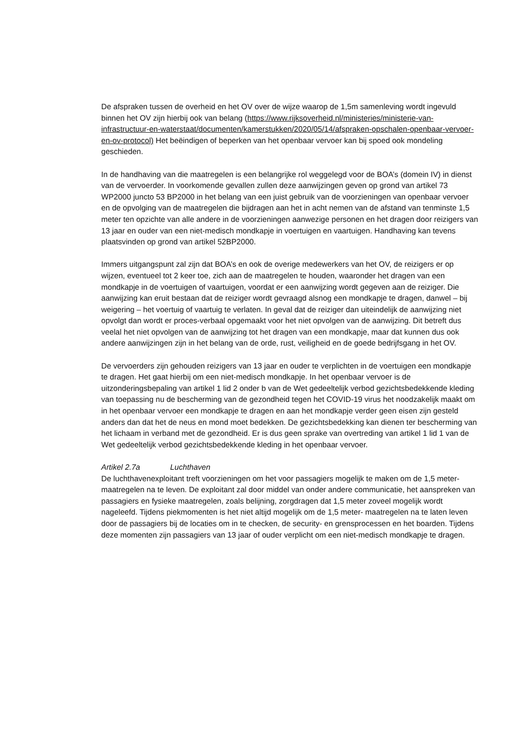De afspraken tussen de overheid en het OV over de wijze waarop de 1,5m samenleving wordt ingevuld binnen het OV zijn hierbij ook van belang (https://www.rijksoverheid.nl/ministeries/ministerie-van-infrastructuur-en-waterstaat/documenten/kamerstukken/2020/05/14/afspraken-opschalen-openbaar-vervoer-en-ov-protocol) Het beëindigen of beperken van het openbaar vervoer kan bij spoed ook mondeling geschieden.
In de handhaving van die maatregelen is een belangrijke rol weggelegd voor de BOA’s (domein IV) in dienst van de vervoerder. In voorkomende gevallen zullen deze aanwijzingen geven op grond van artikel 73 WP2000 juncto 53 BP2000 in het belang van een juist gebruik van de voorzieningen van openbaar vervoer en de opvolging van de maatregelen die bijdragen aan het in acht nemen van de afstand van tenminste 1,5 meter ten opzichte van alle andere in de voorzieningen aanwezige personen en het dragen door reizigers van 13 jaar en ouder van een niet-medisch mondkapje in voertuigen en vaartuigen. Handhaving kan tevens plaatsvinden op grond van artikel 52BP2000.
Immers uitgangspunt zal zijn dat BOA’s en ook de overige medewerkers van het OV, de reizigers er op wijzen, eventueel tot 2 keer toe, zich aan de maatregelen te houden, waaronder het dragen van een mondkapje in de voertuigen of vaartuigen, voordat er een aanwijzing wordt gegeven aan de reiziger. Die aanwijzing kan eruit bestaan dat de reiziger wordt gevraagd alsnog een mondkapje te dragen, danwel – bij weigering – het voertuig of vaartuig te verlaten. In geval dat de reiziger dan uiteindelijk de aanwijzing niet opvolgt dan wordt er proces-verbaal opgemaakt voor het niet opvolgen van de aanwijzing. Dit betreft dus veelal het niet opvolgen van de aanwijzing tot het dragen van een mondkapje, maar dat kunnen dus ook andere aanwijzingen zijn in het belang van de orde, rust, veiligheid en de goede bedrijfsgang in het OV.
De vervoerders zijn gehouden reizigers van 13 jaar en ouder te verplichten in de voertuigen een mondkapje te dragen. Het gaat hierbij om een niet-medisch mondkapje. In het openbaar vervoer is de uitzonderingsbepaling van artikel 1 lid 2 onder b van de Wet gedeeltelijk verbod gezichtsbedekkende kleding van toepassing nu de bescherming van de gezondheid tegen het COVID-19 virus het noodzakelijk maakt om in het openbaar vervoer een mondkapje te dragen en aan het mondkapje verder geen eisen zijn gesteld anders dan dat het de neus en mond moet bedekken. De gezichtsbedekking kan dienen ter bescherming van het lichaam in verband met de gezondheid. Er is dus geen sprake van overtreding van artikel 1 lid 1 van de Wet gedeeltelijk verbod gezichtsbedekkende kleding in het openbaar vervoer.
Artikel 2.7a Luchthaven
De luchthavenexploitant treft voorzieningen om het voor passagiers mogelijk te maken om de 1,5 meter-maatregelen na te leven. De exploitant zal door middel van onder andere communicatie, het aanspreken van passagiers en fysieke maatregelen, zoals belijning, zorgdragen dat 1,5 meter zoveel mogelijk wordt nageleefd. Tijdens piekmomenten is het niet altijd mogelijk om de 1,5 meter- maatregelen na te laten leven door de passagiers bij de locaties om in te checken, de security- en grensprocessen en het boarden. Tijdens deze momenten zijn passagiers van 13 jaar of ouder verplicht om een niet-medisch mondkapje te dragen.